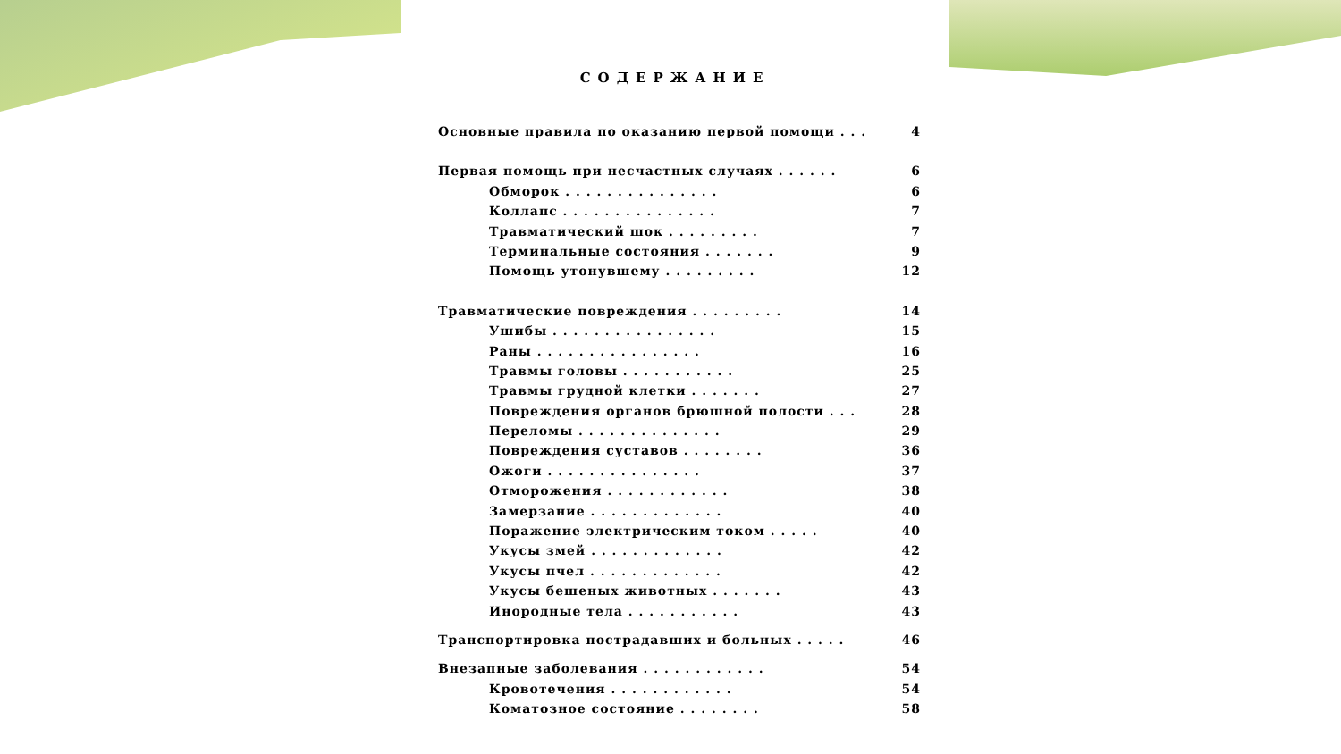СОДЕРЖАНИЕ
Основные правила по оказанию первой помощи . . . 4
Первая помощь при несчастных случаях . . . . . . 6
Обморок . . . . . . . . . . . . . . . 6
Коллапс . . . . . . . . . . . . . . . 7
Травматический шок . . . . . . . . . 7
Терминальные состояния . . . . . . . 9
Помощь утонувшему . . . . . . . . . 12
Травматические повреждения . . . . . . . . . 14
Ушибы . . . . . . . . . . . . . . . . 15
Раны . . . . . . . . . . . . . . . . 16
Травмы головы . . . . . . . . . . . 25
Травмы грудной клетки . . . . . . . 27
Повреждения органов брюшной полости . . . 28
Переломы . . . . . . . . . . . . . . 29
Повреждения суставов . . . . . . . . 36
Ожоги . . . . . . . . . . . . . . . 37
Отморожения . . . . . . . . . . . . 38
Замерзание . . . . . . . . . . . . . 40
Поражение электрическим током . . . . . 40
Укусы змей . . . . . . . . . . . . . 42
Укусы пчел . . . . . . . . . . . . . 42
Укусы бешеных животных . . . . . . . 43
Инородные тела . . . . . . . . . . . 43
Транспортировка пострадавших и больных . . . . . 46
Внезапные заболевания . . . . . . . . . . . . 54
Кровотечения . . . . . . . . . . . . 54
Коматозное состояние . . . . . . . . 58